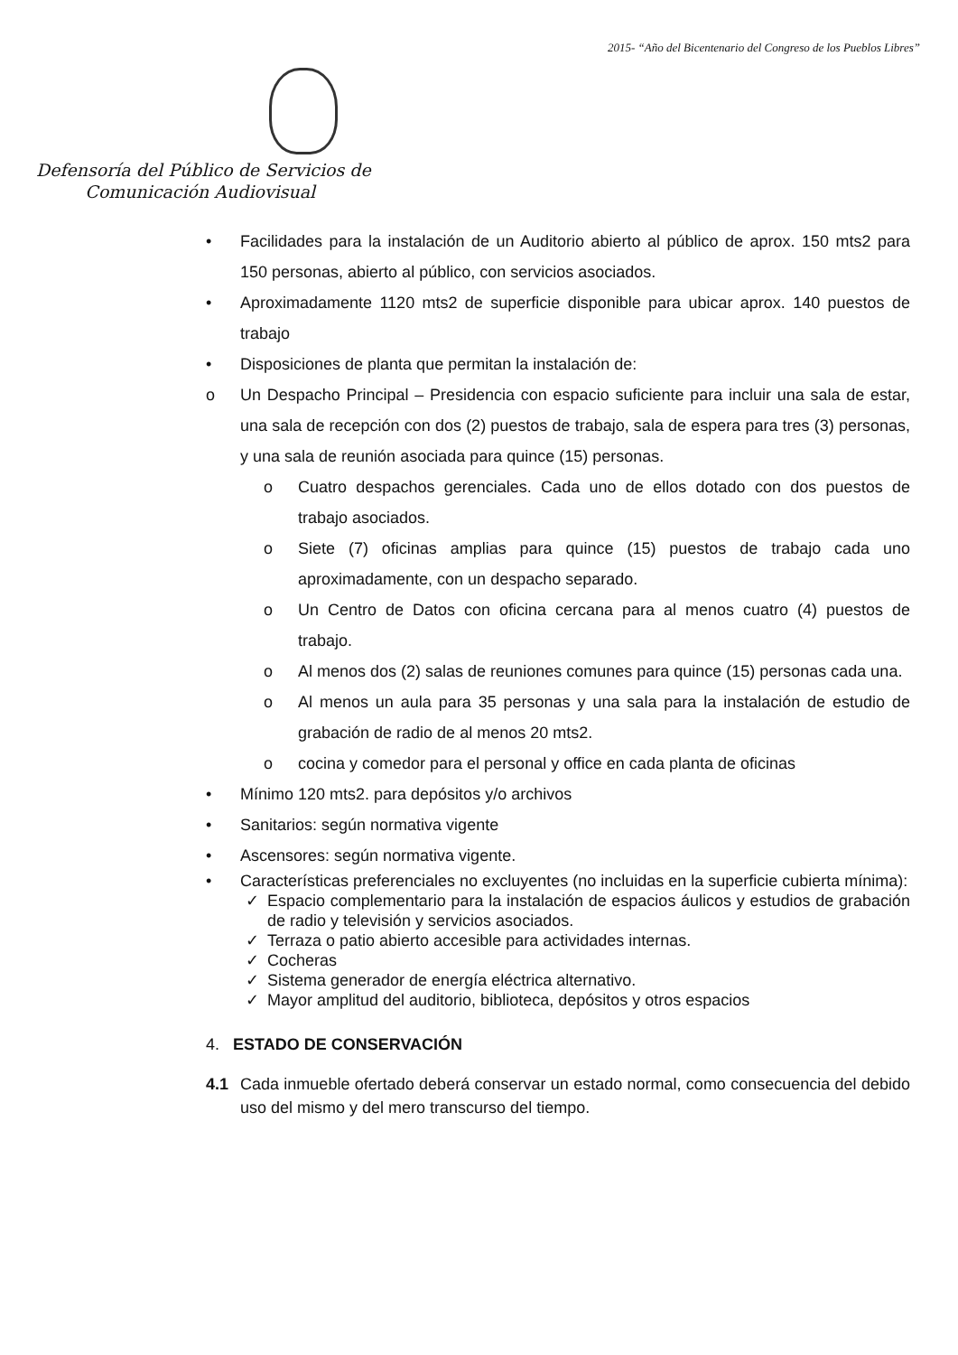2015- “Año del Bicentenario del Congreso de los Pueblos Libres”
Defensoría del Público de Servicios de
Comunicación Audiovisual
• Facilidades para la instalación de un Auditorio abierto al público de aprox. 150 mts2 para 150 personas, abierto al público, con servicios asociados.
• Aproximadamente 1120 mts2 de superficie disponible para ubicar aprox. 140 puestos de trabajo
• Disposiciones de planta que permitan la instalación de:
o Un Despacho Principal – Presidencia con espacio suficiente para incluir una sala de estar, una sala de recepción con dos (2) puestos de trabajo, sala de espera para tres (3) personas, y una sala de reunión asociada para quince (15) personas.
o Cuatro despachos gerenciales. Cada uno de ellos dotado con dos puestos de trabajo asociados.
o Siete (7) oficinas amplias para quince (15) puestos de trabajo cada uno aproximadamente, con un despacho separado.
o Un Centro de Datos con oficina cercana para al menos cuatro (4) puestos de trabajo.
o Al menos dos (2) salas de reuniones comunes para quince (15) personas cada una.
o Al menos un aula para 35 personas y una sala para la instalación de estudio de grabación de radio de al menos 20 mts2.
o cocina y comedor para el personal y office en cada planta de oficinas
• Mínimo 120 mts2. para depósitos y/o archivos
• Sanitarios: según normativa vigente
• Ascensores: según normativa vigente.
• Características preferenciales no excluyentes (no incluidas en la superficie cubierta mínima):
✓ Espacio complementario para la instalación de espacios áulicos y estudios de grabación de radio y televisión y servicios asociados.
✓ Terraza o patio abierto accesible para actividades internas.
✓ Cocheras
✓ Sistema generador de energía eléctrica alternativo.
✓ Mayor amplitud del auditorio, biblioteca, depósitos y otros espacios
4. ESTADO DE CONSERVACIÓN
4.1 Cada inmueble ofertado deberá conservar un estado normal, como consecuencia del debido uso del mismo y del mero transcurso del tiempo.